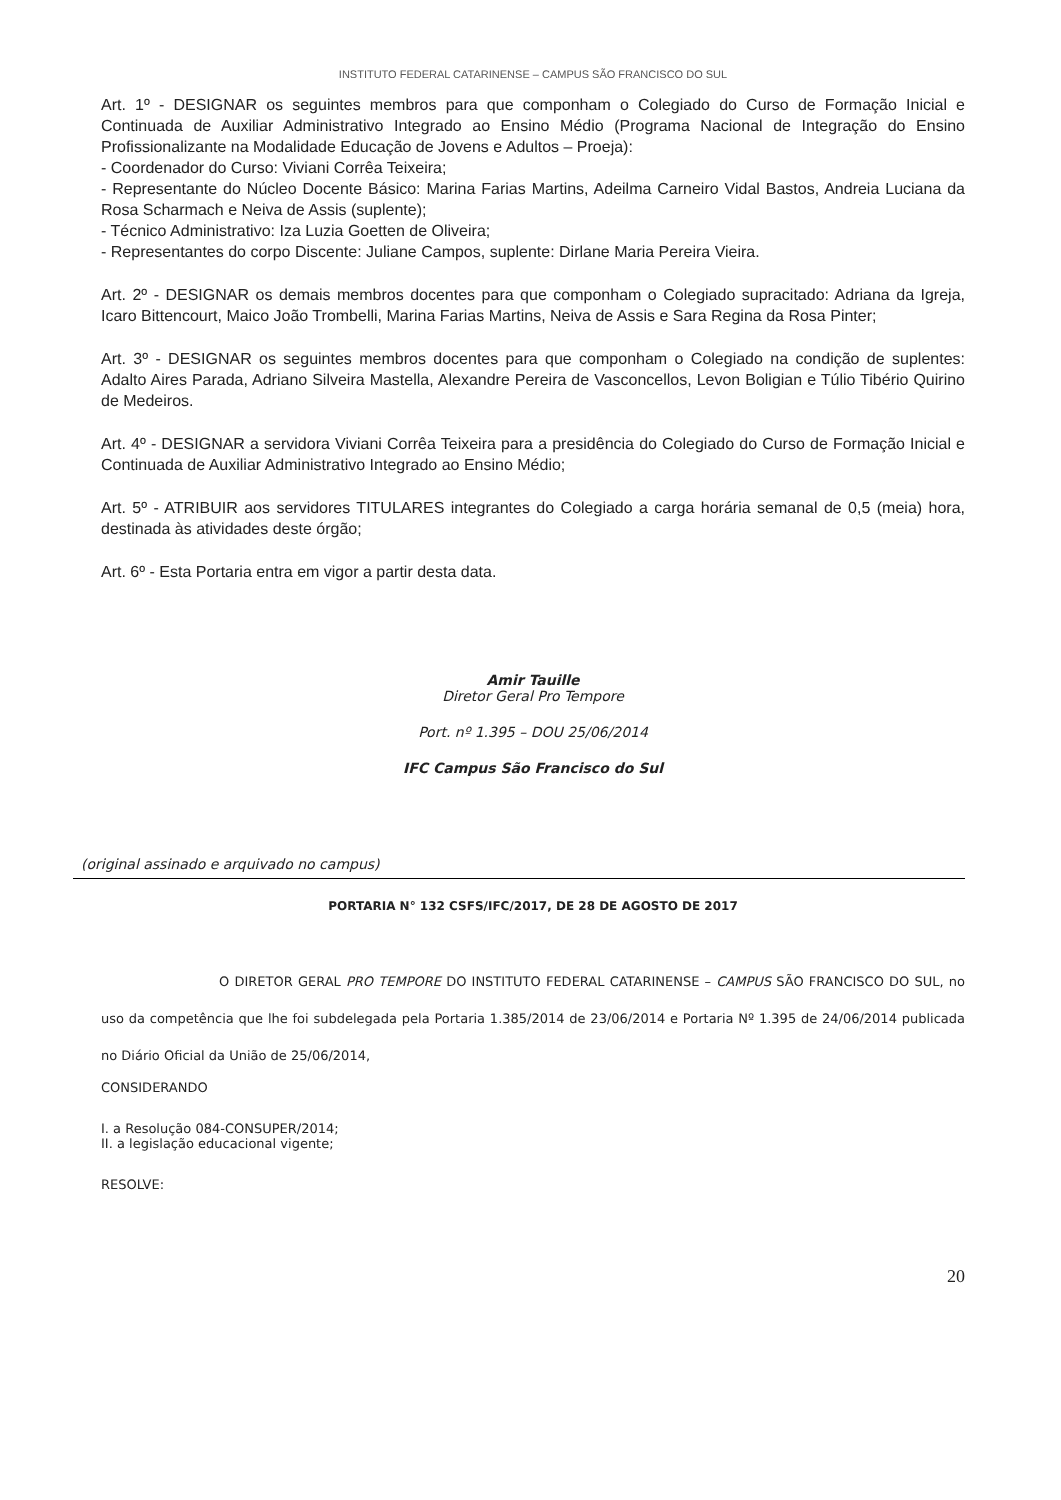INSTITUTO FEDERAL CATARINENSE – CAMPUS SÃO FRANCISCO DO SUL
Art. 1º - DESIGNAR os seguintes membros para que componham o Colegiado do Curso de Formação Inicial e Continuada de Auxiliar Administrativo Integrado ao Ensino Médio (Programa Nacional de Integração do Ensino Profissionalizante na Modalidade Educação de Jovens e Adultos – Proeja):
- Coordenador do Curso: Viviani Corrêa Teixeira;
- Representante do Núcleo Docente Básico: Marina Farias Martins, Adeilma Carneiro Vidal Bastos, Andreia Luciana da Rosa Scharmach e Neiva de Assis (suplente);
- Técnico Administrativo: Iza Luzia Goetten de Oliveira;
- Representantes do corpo Discente: Juliane Campos, suplente: Dirlane Maria Pereira Vieira.
Art. 2º - DESIGNAR os demais membros docentes para que componham o Colegiado supracitado: Adriana da Igreja, Icaro Bittencourt, Maico João Trombelli, Marina Farias Martins, Neiva de Assis e Sara Regina da Rosa Pinter;
Art. 3º - DESIGNAR os seguintes membros docentes para que componham o Colegiado na condição de suplentes: Adalto Aires Parada, Adriano Silveira Mastella, Alexandre Pereira de Vasconcellos, Levon Boligian e Túlio Tibério Quirino de Medeiros.
Art. 4º - DESIGNAR a servidora Viviani Corrêa Teixeira para a presidência do Colegiado do Curso de Formação Inicial e Continuada de Auxiliar Administrativo Integrado ao Ensino Médio;
Art. 5º - ATRIBUIR aos servidores TITULARES integrantes do Colegiado a carga horária semanal de 0,5 (meia) hora, destinada às atividades deste órgão;
Art. 6º - Esta Portaria entra em vigor a partir desta data.
Amir Tauille
Diretor Geral Pro Tempore
Port. nº 1.395 – DOU 25/06/2014
IFC Campus São Francisco do Sul
(original assinado e arquivado no campus)
PORTARIA N° 132 CSFS/IFC/2017, DE 28 DE AGOSTO DE 2017
O DIRETOR GERAL PRO TEMPORE DO INSTITUTO FEDERAL CATARINENSE – CAMPUS SÃO FRANCISCO DO SUL, no uso da competência que lhe foi subdelegada pela Portaria 1.385/2014 de 23/06/2014 e Portaria Nº 1.395 de 24/06/2014 publicada no Diário Oficial da União de 25/06/2014,
CONSIDERANDO
I. a Resolução 084-CONSUPER/2014;
II. a legislação educacional vigente;
RESOLVE:
20